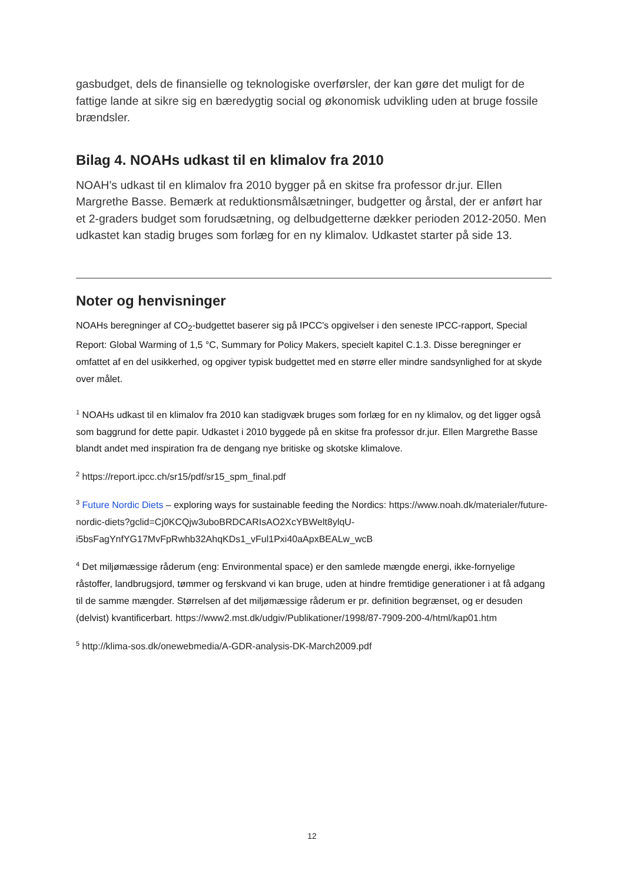gasbudget, dels de finansielle og teknologiske overførsler, der kan gøre det muligt for de fattige lande at sikre sig en bæredygtig social og økonomisk udvikling uden at bruge fossile brændsler.
Bilag 4. NOAHs udkast til en klimalov fra 2010
NOAH’s udkast til en klimalov fra 2010 bygger på en skitse fra professor dr.jur. Ellen Margrethe Basse. Bemærk at reduktionsmålsætninger, budgetter og årstal, der er anført har et 2-graders budget som forudsætning, og delbudgetterne dækker perioden 2012-2050. Men udkastet kan stadig bruges som forlæg for en ny klimalov. Udkastet starter på side 13.
Noter og henvisninger
NOAHs beregninger af CO<sub>2</sub>-budgettet baserer sig på IPCC's opgivelser i den seneste IPCC-rapport, Special Report: Global Warming of 1,5 °C, Summary for Policy Makers, specielt kapitel C.1.3. Disse beregninger er omfattet af en del usikkerhed, og opgiver typisk budgettet med en større eller mindre sandsynlighed for at skyde over målet.
<sup>1</sup> NOAHs udkast til en klimalov fra 2010 kan stadigvæk bruges som forlæg for en ny klimalov, og det ligger også som baggrund for dette papir. Udkastet i 2010 byggede på en skitse fra professor dr.jur. Ellen Margrethe Basse blandt andet med inspiration fra de dengang nye britiske og skotske klimalove.
<sup>2</sup> https://report.ipcc.ch/sr15/pdf/sr15_spm_final.pdf
<sup>3</sup> Future Nordic Diets – exploring ways for sustainable feeding the Nordics: https://www.noah.dk/materialer/future-nordic-diets?gclid=Cj0KCQjw3uboBRDCARIsAO2XcYBWelt8ylqU-i5bsFagYnfYG17MvFpRwhb32AhqKDs1_vFul1Pxi40aApxBEALw_wcB
<sup>4</sup> Det miljømæssige råderum (eng: Environmental space) er den samlede mængde energi, ikke-fornyelige råstoffer, landbrugsjord, tømmer og ferskvand vi kan bruge, uden at hindre fremtidige generationer i at få adgang til de samme mængder. Størrelsen af det miljømæssige råderum er pr. definition begrænset, og er desuden (delvist) kvantificerbart. https://www2.mst.dk/udgiv/Publikationer/1998/87-7909-200-4/html/kap01.htm
<sup>5</sup> http://klima-sos.dk/onewebmedia/A-GDR-analysis-DK-March2009.pdf
12